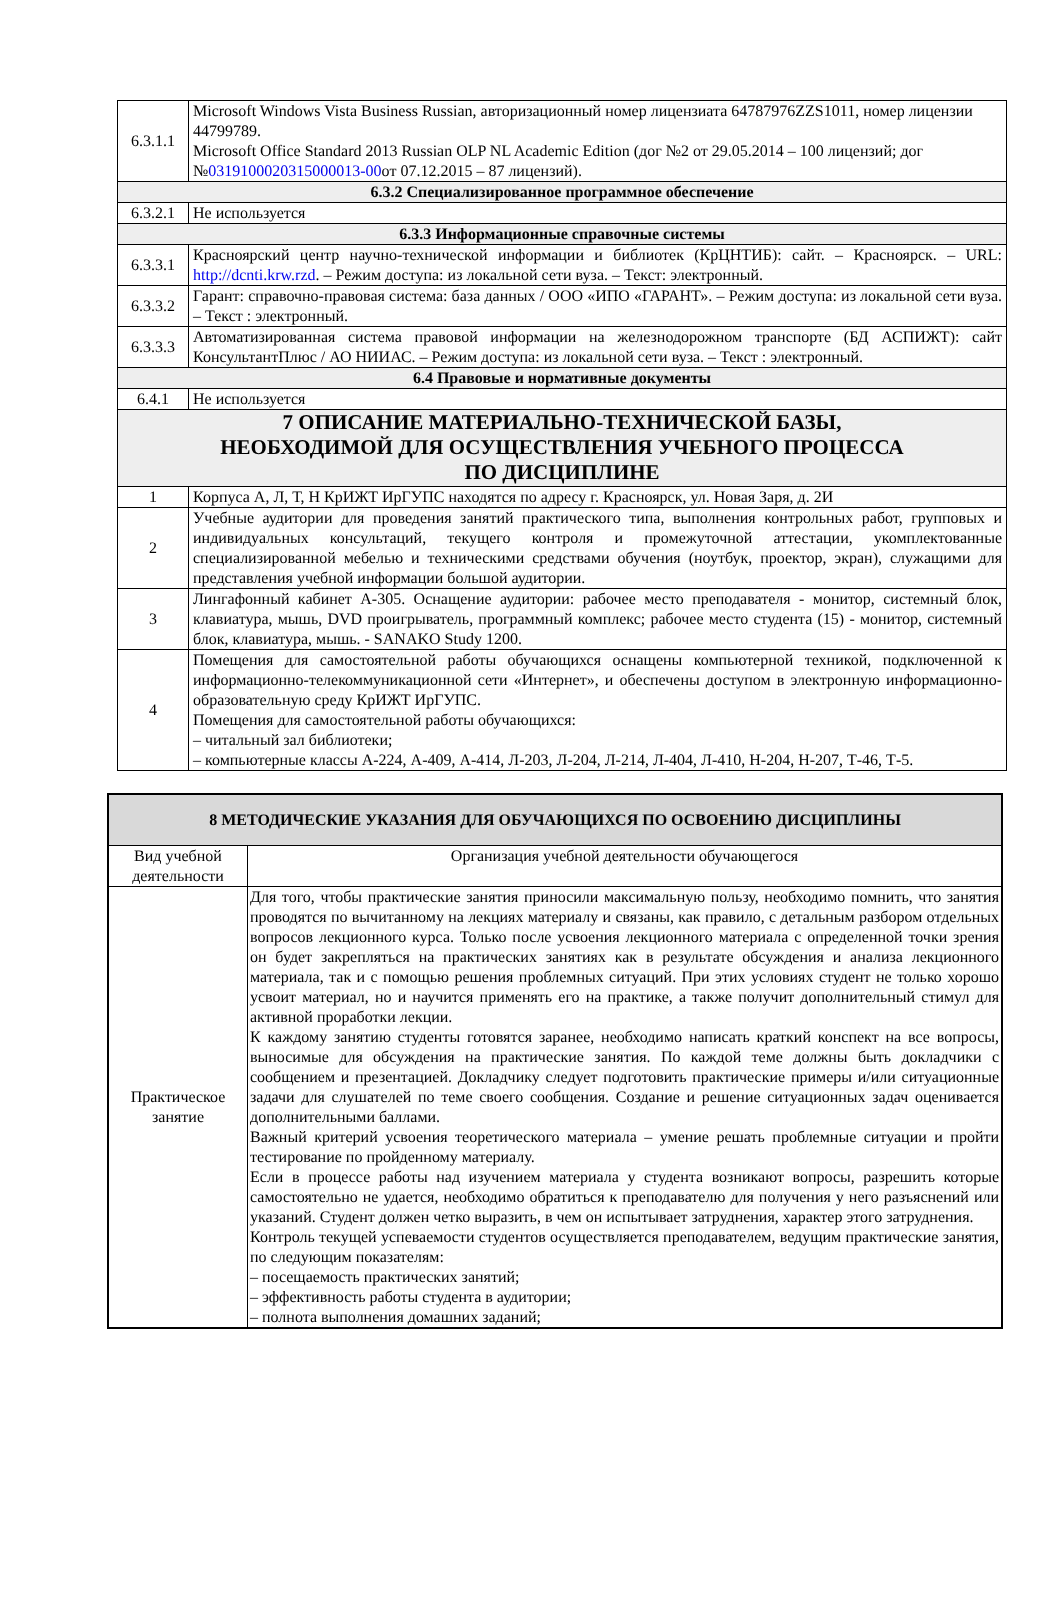| 6.3.1.1 | Microsoft Windows Vista Business Russian, авторизационный номер лицензиата 64787976ZZS1011, номер лицензии 44799789. Microsoft Office Standard 2013 Russian OLP NL Academic Edition (дог №2 от 29.05.2014 – 100 лицензий; дог № 0319100020315000013-00 от 07.12.2015 – 87 лицензий). |
| 6.3.2 Специализированное программное обеспечение | |
| 6.3.2.1 | Не используется |
| 6.3.3 Информационные справочные системы | |
| 6.3.3.1 | Красноярский центр научно-технической информации и библиотек (КрЦНТИБ): сайт. – Красноярск. – URL: http://dcnti.krw.rzd . – Режим доступа: из локальной сети вуза. – Текст: электронный. |
| 6.3.3.2 | Гарант: справочно-правовая система: база данных / ООО «ИПО «ГАРАНТ». – Режим доступа: из локальной сети вуза. – Текст : электронный. |
| 6.3.3.3 | Автоматизированная система правовой информации на железнодорожном транспорте (БД АСПИЖТ): сайт КонсультантПлюс / АО НИИАС. – Режим доступа: из локальной сети вуза. – Текст : электронный. |
| 6.4 Правовые и нормативные документы | |
| 6.4.1 | Не используется |
| 7 ОПИСАНИЕ МАТЕРИАЛЬНО-ТЕХНИЧЕСКОЙ БАЗЫ, НЕОБХОДИМОЙ ДЛЯ ОСУЩЕСТВЛЕНИЯ УЧЕБНОГО ПРОЦЕССА ПО ДИСЦИПЛИНЕ | |
| 1 | Корпуса А, Л, Т, Н КрИЖТ ИрГУПС находятся по адресу г. Красноярск, ул. Новая Заря, д. 2И |
| 2 | Учебные аудитории для проведения занятий практического типа, выполнения контрольных работ, групповых и индивидуальных консультаций, текущего контроля и промежуточной аттестации, укомплектованные специализированной мебелью и техническими средствами обучения (ноутбук, проектор, экран), служащими для представления учебной информации большой аудитории. |
| 3 | Лингафонный кабинет А-305. Оснащение аудитории: рабочее место преподавателя - монитор, системный блок, клавиатура, мышь, DVD проигрыватель, программный комплекс; рабочее место студента (15) - монитор, системный блок, клавиатура, мышь. - SANAKO Study 1200. |
| 4 | Помещения для самостоятельной работы обучающихся оснащены компьютерной техникой, подключенной к информационно-телекоммуникационной сети «Интернет», и обеспечены доступом в электронную информационно-образовательную среду КрИЖТ ИрГУПС. Помещения для самостоятельной работы обучающихся: – читальный зал библиотеки; – компьютерные классы А-224, А-409, А-414, Л-203, Л-204, Л-214, Л-404, Л-410, Н-204, Н-207, Т-46, Т-5. |
| 8 МЕТОДИЧЕСКИЕ УКАЗАНИЯ ДЛЯ ОБУЧАЮЩИХСЯ ПО ОСВОЕНИЮ ДИСЦИПЛИНЫ | |
| --- | --- |
| Вид учебной деятельности | Организация учебной деятельности обучающегося |
| Практическое занятие | Для того, чтобы практические занятия приносили максимальную пользу, необходимо помнить, что занятия проводятся по вычитанному на лекциях материалу и связаны, как правило, с детальным разбором отдельных вопросов лекционного курса. Только после усвоения лекционного материала с определенной точки зрения он будет закрепляться на практических занятиях как в результате обсуждения и анализа лекционного материала, так и с помощью решения проблемных ситуаций. При этих условиях студент не только хорошо усвоит материал, но и научится применять его на практике, а также получит дополнительный стимул для активной проработки лекции. К каждому занятию студенты готовятся заранее, необходимо написать краткий конспект на все вопросы, выносимые для обсуждения на практические занятия. По каждой теме должны быть докладчики с сообщением и презентацией. Докладчику следует подготовить практические примеры и/или ситуационные задачи для слушателей по теме своего сообщения. Создание и решение ситуационных задач оценивается дополнительными баллами. Важный критерий усвоения теоретического материала – умение решать проблемные ситуации и пройти тестирование по пройденному материалу. Если в процессе работы над изучением материала у студента возникают вопросы, разрешить которые самостоятельно не удается, необходимо обратиться к преподавателю для получения у него разъяснений или указаний. Студент должен четко выразить, в чем он испытывает затруднения, характер этого затруднения. Контроль текущей успеваемости студентов осуществляется преподавателем, ведущим практические занятия, по следующим показателям: – посещаемость практических занятий; – эффективность работы студента в аудитории; – полнота выполнения домашних заданий; |